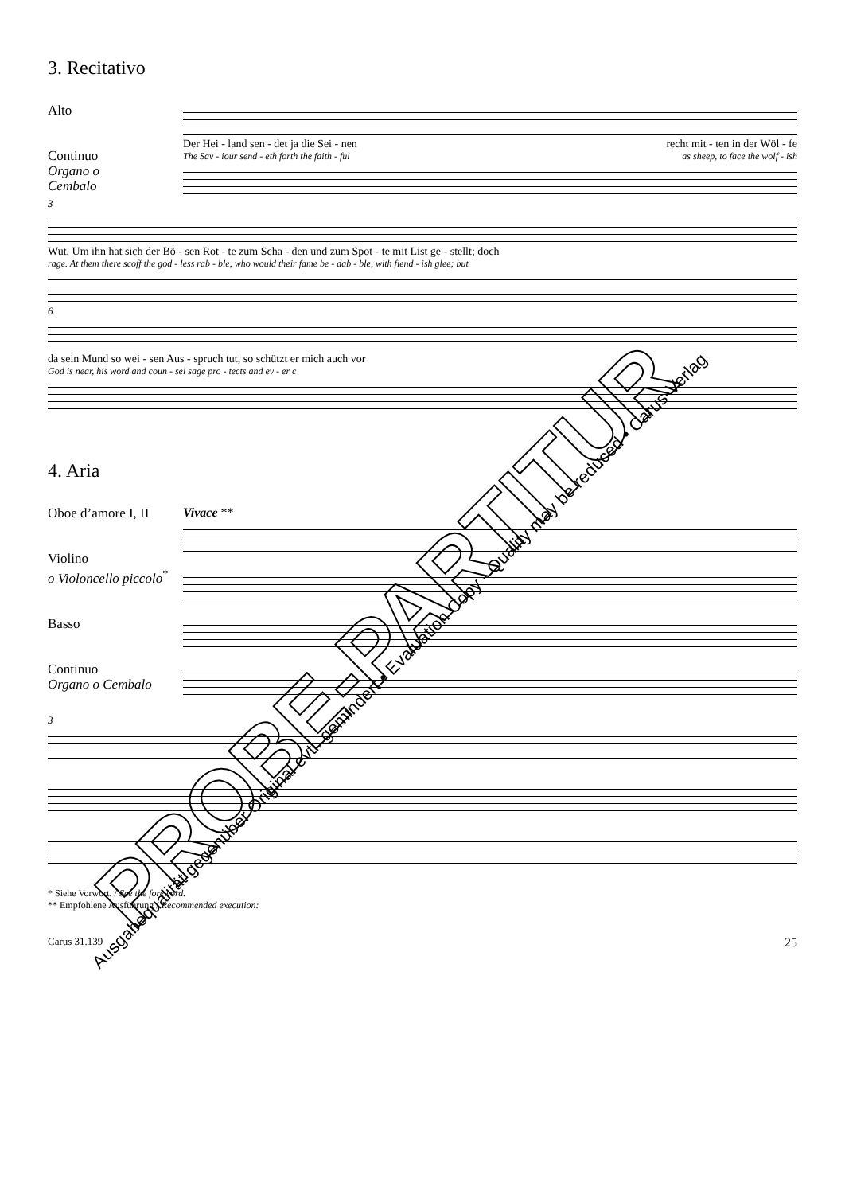3. Recitativo
Alto
Continuo
Organo o
Cembalo
Der Hei - land sen - det ja die Sei - nen recht mit - ten in der Wöl - fe
The Sav - iour send - eth forth the faith - ful as sheep, to face the wolf - ish
3
Wut. Um ihn hat sich der Bö - sen Rot - te zum Scha - den und zum Spot - te mit List ge - stellt; doch
rage. At them there scoff the god - less rab - ble, who would their fame be - dab - ble, with fiend - ish glee; but
6
da sein Mund so wei - sen Aus - spruch tut, so schützt er mich auch vor
God is near, his word and coun - sel sage pro - tects and ev - er c
4. Aria
Oboe d’amore I, II
Violino
o Violoncello piccolo<sup>*</sup>
Basso
Continuo
Organo o Cembalo
Vivace **
3
* Siehe Vorwort. / See the foreword.
** Empfohlene Ausführung / Recommended execution:
Carus 31.139 25
PROBE-PARTITUR
Ausgabequalität gegenüber Original evtl. gemindert • Evaluation Copy - Quality may be reduced • Carus-Verlag